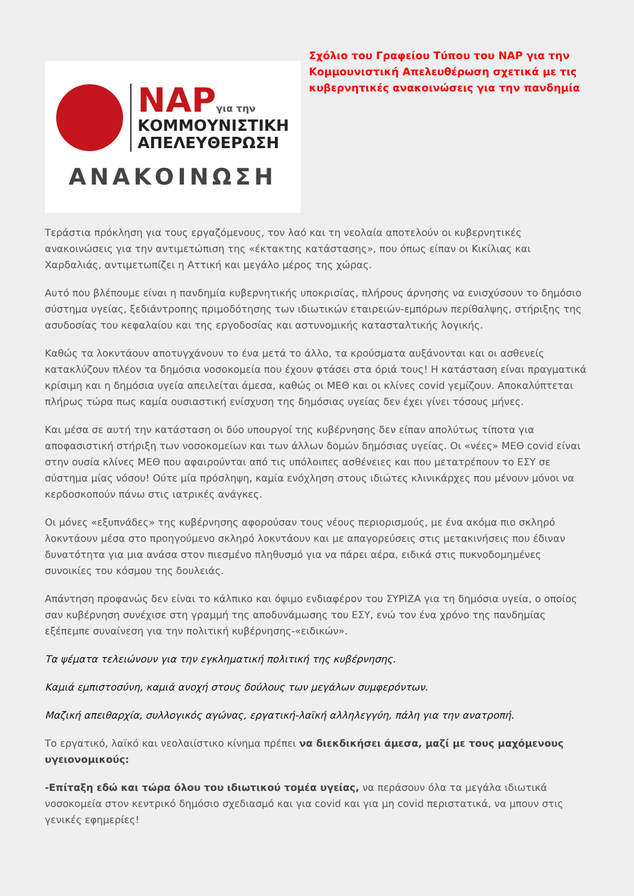ΝΑΡγια την
ΚΟΜΜΟΥΝΙΣΤΙΚΗ
ΑΠΕΛΕΥΘΕΡΩΣΗ
ΑΝΑΚΟΙΝΩΣΗ
Σχόλιο του Γραφείου Τύπου του ΝΑΡ για την Κομμουνιστική Απελευθέρωση σχετικά με τις κυβερνητικές ανακοινώσεις για την πανδημία
Τεράστια πρόκληση για τους εργαζόμενους, τον λαό και τη νεολαία αποτελούν οι κυβερνητικές ανακοινώσεις για την αντιμετώπιση της «έκτακτης κατάστασης», που όπως είπαν οι Κικίλιας και Χαρδαλιάς, αντιμετωπίζει η Αττική και μεγάλο μέρος της χώρας.
Αυτό που βλέπουμε είναι η πανδημία κυβερνητικής υποκρισίας, πλήρους άρνησης να ενισχύσουν το δημόσιο σύστημα υγείας, ξεδιάντροπης πριμοδότησης των ιδιωτικών εταιρειών-εμπόρων περίθαλψης, στήριξης της ασυδοσίας του κεφαλαίου και της εργοδοσίας και αστυνομικής κατασταλτικής λογικής.
Καθώς τα λοκντάουν αποτυγχάνουν το ένα μετά το άλλο, τα κρούσματα αυξάνονται και οι ασθενείς κατακλύζουν πλέον τα δημόσια νοσοκομεία που έχουν φτάσει στα όριά τους! Η κατάσταση είναι πραγματικά κρίσιμη και η δημόσια υγεία απειλείται άμεσα, καθώς οι ΜΕΘ και οι κλίνες covid γεμίζουν. Αποκαλύπτεται πλήρως τώρα πως καμία ουσιαστική ενίσχυση της δημόσιας υγείας δεν έχει γίνει τόσους μήνες.
Και μέσα σε αυτή την κατάσταση οι δύο υπουργοί της κυβέρνησης δεν είπαν απολύτως τίποτα για αποφασιστική στήριξη των νοσοκομείων και των άλλων δομών δημόσιας υγείας. Οι «νέες» ΜΕΘ covid είναι στην ουσία κλίνες ΜΕΘ που αφαιρούνται από τις υπόλοιπες ασθένειες και που μετατρέπουν το ΕΣΥ σε σύστημα μίας νόσου! Ούτε μία πρόσληψη, καμία ενόχληση στους ιδιώτες κλινικάρχες που μένουν μόνοι να κερδοσκοπούν πάνω στις ιατρικές ανάγκες.
Οι μόνες «εξυπνάδες» της κυβέρνησης αφορούσαν τους νέους περιορισμούς, με ένα ακόμα πιο σκληρό λοκντάουν μέσα στο προηγούμενο σκληρό λοκντάουν και με απαγορεύσεις στις μετακινήσεις που έδιναν δυνατότητα για μια ανάσα στον πιεσμένο πληθυσμό για να πάρει αέρα, ειδικά στις πυκνοδομημένες συνοικίες του κόσμου της δουλειάς.
Απάντηση προφανώς δεν είναι το κάλπικο και όψιμο ενδιαφέρον του ΣΥΡΙΖΑ για τη δημόσια υγεία, ο οποίος σαν κυβέρνηση συνέχισε στη γραμμή της αποδυνάμωσης του ΕΣΥ, ενώ τον ένα χρόνο της πανδημίας εξέπεμπε συναίνεση για την πολιτική κυβέρνησης-«ειδικών».
Τα ψέματα τελειώνουν για την εγκληματική πολιτική της κυβέρνησης.
Καμιά εμπιστοσύνη, καμιά ανοχή στους δούλους των μεγάλων συμφερόντων.
Μαζική απειθαρχία, συλλογικός αγώνας, εργατική-λαϊκή αλληλεγγύη, πάλη για την ανατροπή.
Το εργατικό, λαϊκό και νεολαιίστικο κίνημα πρέπει να διεκδικήσει άμεσα, μαζί με τους μαχόμενους υγειονομικούς:
-Επίταξη εδώ και τώρα όλου του ιδιωτικού τομέα υγείας, να περάσουν όλα τα μεγάλα ιδιωτικά νοσοκομεία στον κεντρικό δημόσιο σχεδιασμό και για covid και για μη covid περιστατικά, να μπουν στις γενικές εφημερίες!